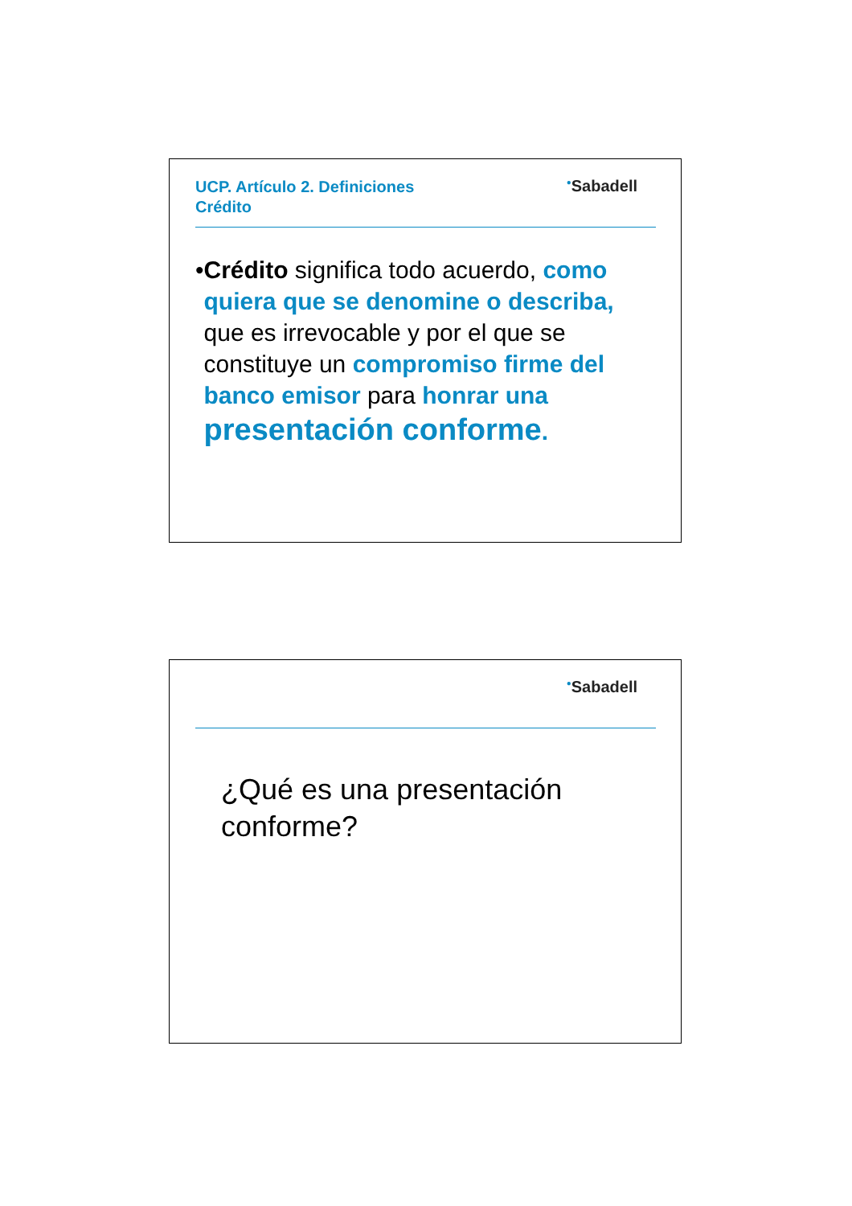UCP. Artículo 2. Definiciones
Crédito
<sup>●</sup>Sabadell
• Crédito significa todo acuerdo, como quiera que se denomine o describa, que es irrevocable y por el que se constituye un compromiso firme del banco emisor para honrar una presentación conforme.
<sup>●</sup>Sabadell
¿Qué es una presentación
conforme?